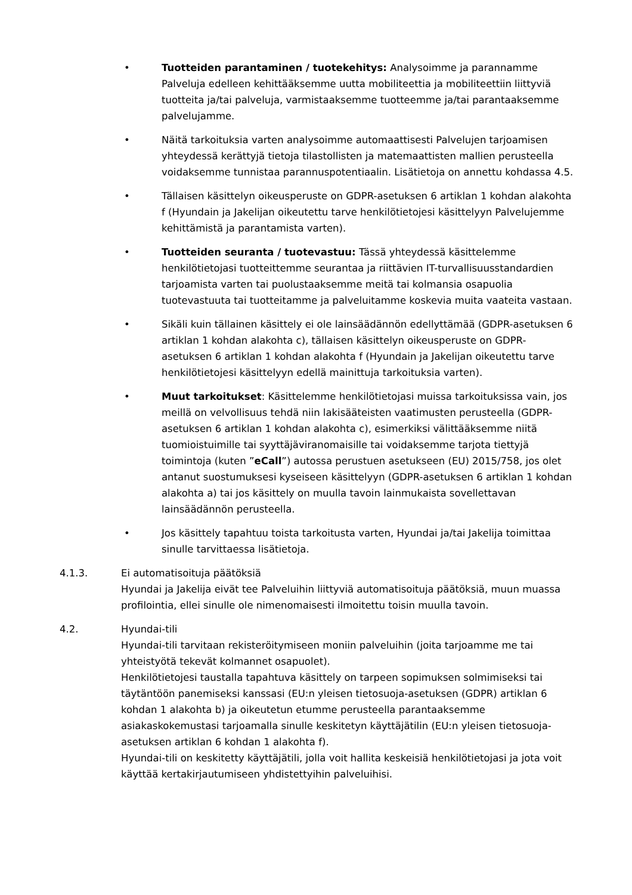• Tuotteiden parantaminen / tuotekehitys: Analysoimme ja parannamme Palveluja edelleen kehittääksemme uutta mobiliteettia ja mobiliteettiin liittyviä tuotteita ja/tai palveluja, varmistaaksemme tuotteemme ja/tai parantaaksemme palvelujamme.
• Näitä tarkoituksia varten analysoimme automaattisesti Palvelujen tarjoamisen yhteydessä kerättyjä tietoja tilastollisten ja matemaattisten mallien perusteella voidaksemme tunnistaa parannuspotentiaalin. Lisätietoja on annettu kohdassa 4.5.
• Tällaisen käsittelyn oikeusperuste on GDPR-asetuksen 6 artiklan 1 kohdan alakohta f (Hyundain ja Jakelijan oikeutettu tarve henkilötietojesi käsittelyyn Palvelujemme kehittämistä ja parantamista varten).
• Tuotteiden seuranta / tuotevastuu: Tässä yhteydessä käsittelemme henkilötietojasi tuotteittemme seurantaa ja riittävien IT-turvallisuusstandardien tarjoamista varten tai puolustaaksemme meitä tai kolmansia osapuolia tuotevastuuta tai tuotteitamme ja palveluitamme koskevia muita vaateita vastaan.
• Sikäli kuin tällainen käsittely ei ole lainsäädännön edellyttämää (GDPR-asetuksen 6 artiklan 1 kohdan alakohta c), tällaisen käsittelyn oikeusperuste on GDPR-asetuksen 6 artiklan 1 kohdan alakohta f (Hyundain ja Jakelijan oikeutettu tarve henkilötietojesi käsittelyyn edellä mainittuja tarkoituksia varten).
• Muut tarkoitukset: Käsittelemme henkilötietojasi muissa tarkoituksissa vain, jos meillä on velvollisuus tehdä niin lakisääteisten vaatimusten perusteella (GDPR-asetuksen 6 artiklan 1 kohdan alakohta c), esimerkiksi välittääksemme niitä tuomioistuimille tai syyttäjäviranomaisille tai voidaksemme tarjota tiettyjä toimintoja (kuten ”eCall”) autossa perustuen asetukseen (EU) 2015/758, jos olet antanut suostumuksesi kyseiseen käsittelyyn (GDPR-asetuksen 6 artiklan 1 kohdan alakohta a) tai jos käsittely on muulla tavoin lainmukaista sovellettavan lainsäädännön perusteella.
• Jos käsittely tapahtuu toista tarkoitusta varten, Hyundai ja/tai Jakelija toimittaa sinulle tarvittaessa lisätietoja.
4.1.3. Ei automatisoituja päätöksiä
Hyundai ja Jakelija eivät tee Palveluihin liittyviä automatisoituja päätöksiä, muun muassa profilointia, ellei sinulle ole nimenomaisesti ilmoitettu toisin muulla tavoin.
4.2. Hyundai-tili
Hyundai-tili tarvitaan rekisteröitymiseen moniin palveluihin (joita tarjoamme me tai yhteistyötä tekevät kolmannet osapuolet).
Henkilötietojesi taustalla tapahtuva käsittely on tarpeen sopimuksen solmimiseksi tai täytäntöön panemiseksi kanssasi (EU:n yleisen tietosuoja-asetuksen (GDPR) artiklan 6 kohdan 1 alakohta b) ja oikeutetun etumme perusteella parantaaksemme asiakaskokemustasi tarjoamalla sinulle keskitetyn käyttäjätilin (EU:n yleisen tietosuoja-asetuksen artiklan 6 kohdan 1 alakohta f).
Hyundai-tili on keskitetty käyttäjätili, jolla voit hallita keskeisiä henkilötietojasi ja jota voit käyttää kertakirjautumiseen yhdistettyihin palveluihisi.